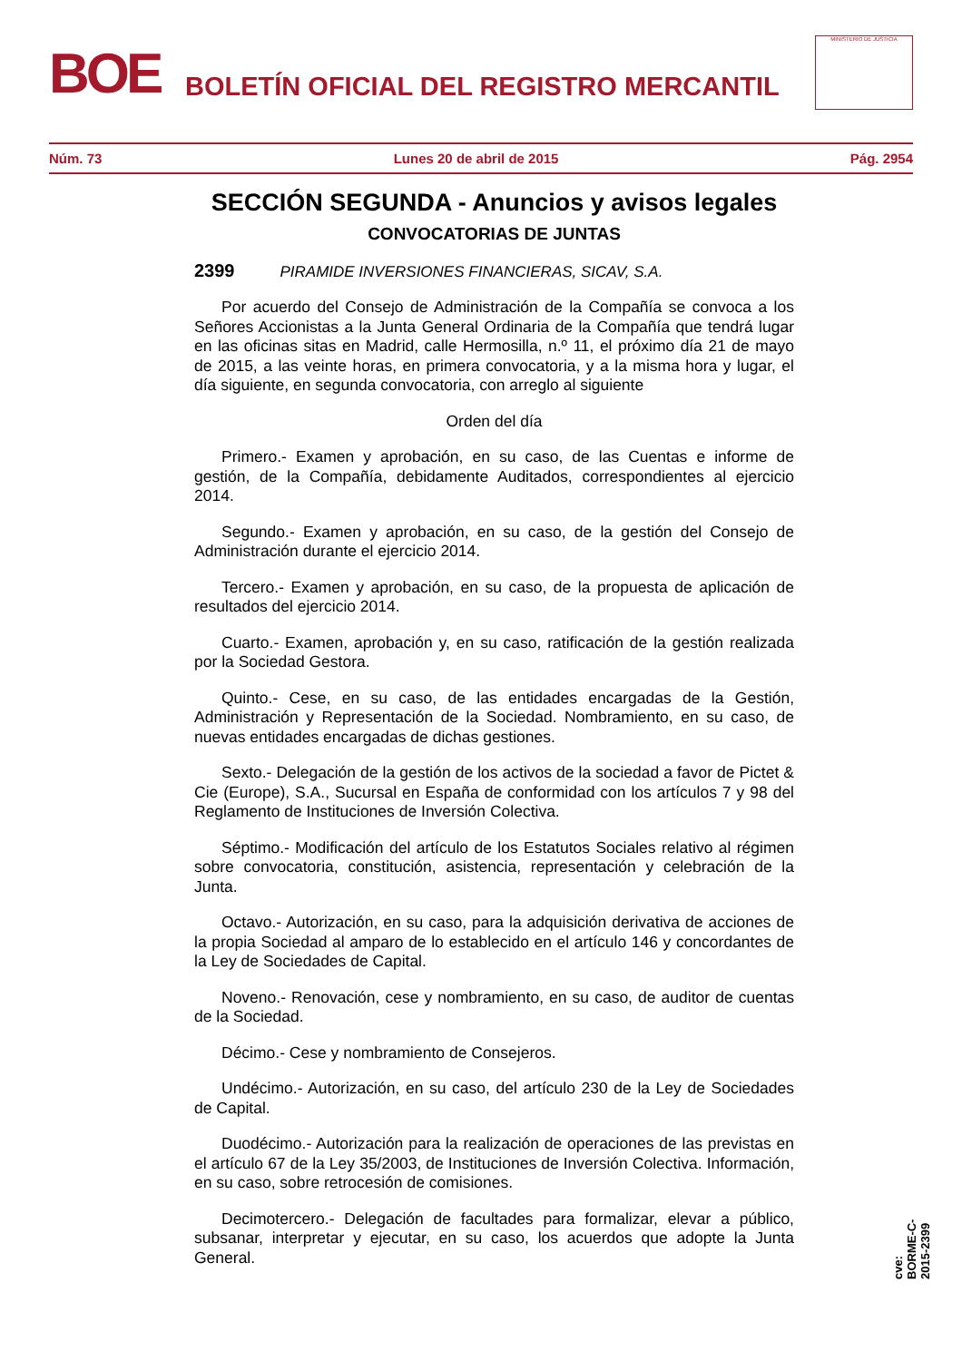BOE
BOLETÍN OFICIAL DEL REGISTRO MERCANTIL
MINISTERIO DE JUSTICIA
Núm. 73 Lunes 20 de abril de 2015 Pág. 2954
SECCIÓN SEGUNDA - Anuncios y avisos legales
CONVOCATORIAS DE JUNTAS
2399 PIRAMIDE INVERSIONES FINANCIERAS, SICAV, S.A.
Por acuerdo del Consejo de Administración de la Compañía se convoca a los Señores Accionistas a la Junta General Ordinaria de la Compañía que tendrá lugar en las oficinas sitas en Madrid, calle Hermosilla, n.º 11, el próximo día 21 de mayo de 2015, a las veinte horas, en primera convocatoria, y a la misma hora y lugar, el día siguiente, en segunda convocatoria, con arreglo al siguiente
Orden del día
Primero.- Examen y aprobación, en su caso, de las Cuentas e informe de gestión, de la Compañía, debidamente Auditados, correspondientes al ejercicio 2014.
Segundo.- Examen y aprobación, en su caso, de la gestión del Consejo de Administración durante el ejercicio 2014.
Tercero.- Examen y aprobación, en su caso, de la propuesta de aplicación de resultados del ejercicio 2014.
Cuarto.- Examen, aprobación y, en su caso, ratificación de la gestión realizada por la Sociedad Gestora.
Quinto.- Cese, en su caso, de las entidades encargadas de la Gestión, Administración y Representación de la Sociedad. Nombramiento, en su caso, de nuevas entidades encargadas de dichas gestiones.
Sexto.- Delegación de la gestión de los activos de la sociedad a favor de Pictet & Cie (Europe), S.A., Sucursal en España de conformidad con los artículos 7 y 98 del Reglamento de Instituciones de Inversión Colectiva.
Séptimo.- Modificación del artículo de los Estatutos Sociales relativo al régimen sobre convocatoria, constitución, asistencia, representación y celebración de la Junta.
Octavo.- Autorización, en su caso, para la adquisición derivativa de acciones de la propia Sociedad al amparo de lo establecido en el artículo 146 y concordantes de la Ley de Sociedades de Capital.
Noveno.- Renovación, cese y nombramiento, en su caso, de auditor de cuentas de la Sociedad.
Décimo.- Cese y nombramiento de Consejeros.
Undécimo.- Autorización, en su caso, del artículo 230 de la Ley de Sociedades de Capital.
Duodécimo.- Autorización para la realización de operaciones de las previstas en el artículo 67 de la Ley 35/2003, de Instituciones de Inversión Colectiva. Información, en su caso, sobre retrocesión de comisiones.
Decimotercero.- Delegación de facultades para formalizar, elevar a público, subsanar, interpretar y ejecutar, en su caso, los acuerdos que adopte la Junta General.
cve: BORME-C-2015-2399